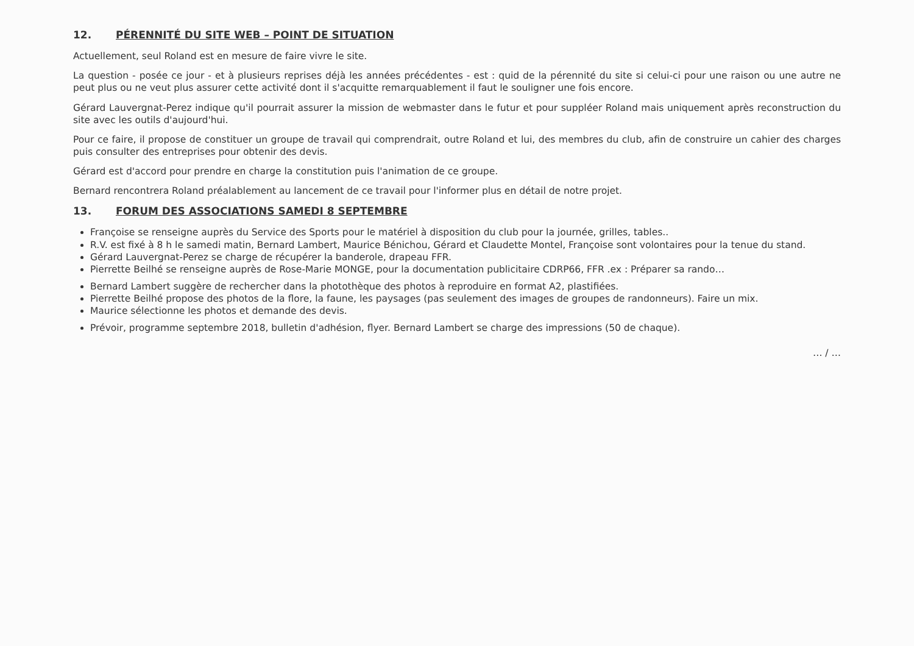12. PÉRENNITÉ DU SITE WEB – POINT DE SITUATION
Actuellement, seul Roland est en mesure de faire vivre le site.
La question - posée ce jour - et à plusieurs reprises déjà les années précédentes - est : quid de la pérennité du site si celui-ci pour une raison ou une autre ne peut plus ou ne veut plus assurer cette activité dont il s'acquitte remarquablement il faut le souligner une fois encore.
Gérard Lauvergnat-Perez indique qu'il pourrait assurer la mission de webmaster dans le futur et pour suppléer Roland mais uniquement après reconstruction du site avec les outils d'aujourd'hui.
Pour ce faire, il propose de constituer un groupe de travail qui comprendrait, outre Roland et lui, des membres du club, afin de construire un cahier des charges puis consulter des entreprises pour obtenir des devis.
Gérard est d'accord pour prendre en charge la constitution puis l'animation de ce groupe.
Bernard rencontrera Roland préalablement au lancement de ce travail pour l'informer plus en détail de notre projet.
13. FORUM DES ASSOCIATIONS SAMEDI 8 SEPTEMBRE
Françoise se renseigne auprès du Service des Sports pour le matériel à disposition du club pour la journée, grilles, tables..
R.V. est fixé à 8 h le samedi matin, Bernard Lambert, Maurice Bénichou, Gérard et Claudette Montel, Françoise sont volontaires pour la tenue du stand.
Gérard Lauvergnat-Perez se charge de récupérer la banderole, drapeau FFR.
Pierrette Beilhé se renseigne auprès de Rose-Marie MONGE, pour la documentation publicitaire CDRP66, FFR .ex : Préparer sa rando…
Bernard Lambert suggère de rechercher dans la photothèque des photos à reproduire en format A2, plastifiées.
Pierrette Beilhé propose des photos de la flore, la faune, les paysages (pas seulement des images de groupes de randonneurs). Faire un mix.
Maurice sélectionne les photos et demande des devis.
Prévoir, programme septembre 2018, bulletin d'adhésion, flyer. Bernard Lambert se charge des impressions (50 de chaque).
… / …